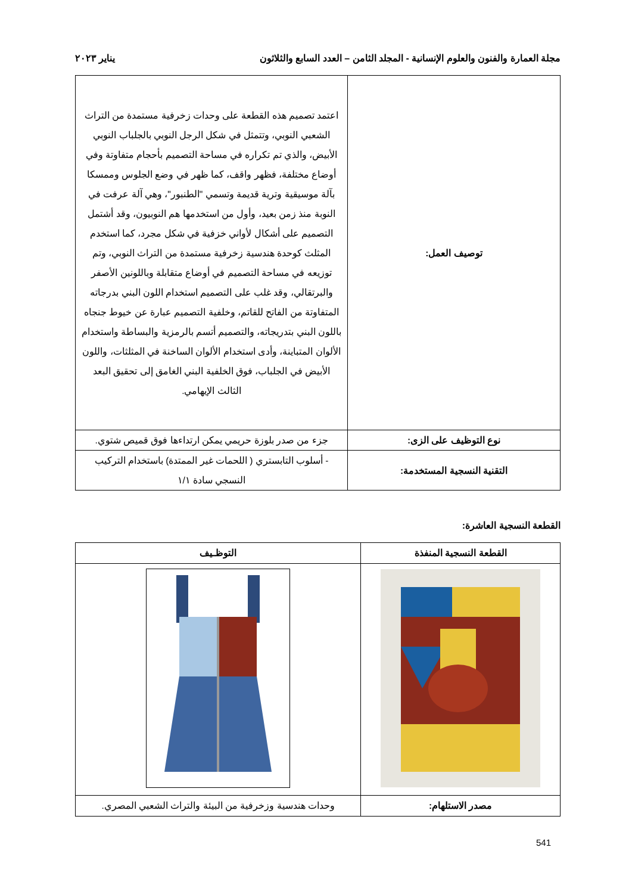مجلة العمارة والفنون والعلوم الإنسانية - المجلد الثامن – العدد السابع والثلاثون يناير ٢٠٢٣
| توصيف العمل: | اعتمد تصميم هذه القطعة على وحدات زخرفية مستمدة من التراث الشعبي النوبي، وتتمثل في شكل الرجل النوبي بالجلباب النوبي الأبيض، والذي تم تكراره في مساحة التصميم بأحجام متفاوتة وفي أوضاع مختلفة، فظهر واقف، كما ظهر في وضع الجلوس وممسكا بآلة موسيقية وترية قديمة وتسمي "الطنبور"، وهي آلة عرفت في النوبة منذ زمن بعيد، وأول من استخدمها هم النوبيون، وقد أشتمل التصميم على أشكال لأواني خزفية في شكل مجرد، كما استخدم المثلث كوحدة هندسية زخرفية مستمدة من التراث النوبي، وتم توزيعه في مساحة التصميم في أوضاع متقابلة وباللونين الأصفر والبرتقالي، وقد غلب على التصميم استخدام اللون البني بدرجاته المتفاوتة من الفاتح للقاتم، وخلفية التصميم عبارة عن خيوط جنجاه باللون البني بتدريجاته، والتصميم أتسم بالرمزية والبساطة واستخدام الألوان المتباينة، وأدى استخدام الألوان الساخنة في المثلثات، واللون الأبيض في الجلباب، فوق الخلفية البني الغامق إلى تحقيق البعد الثالث الإيهامي. |
| نوع التوظيف على الزى: | جزء من صدر بلوزة حريمي يمكن ارتداءها فوق قميص شتوي. |
| التقنية النسجية المستخدمة: | - أسلوب التابستري ( اللحمات غير الممتدة) باستخدام التركيب النسجي سادة ١/١ |
القطعة النسجية العاشرة:
| القطعة النسجية المنفذة | التوظـيف |
| --- | --- |
| مصدر الاستلهام: | وحدات هندسية وزخرفية من البيئة والتراث الشعبي المصري. |
541